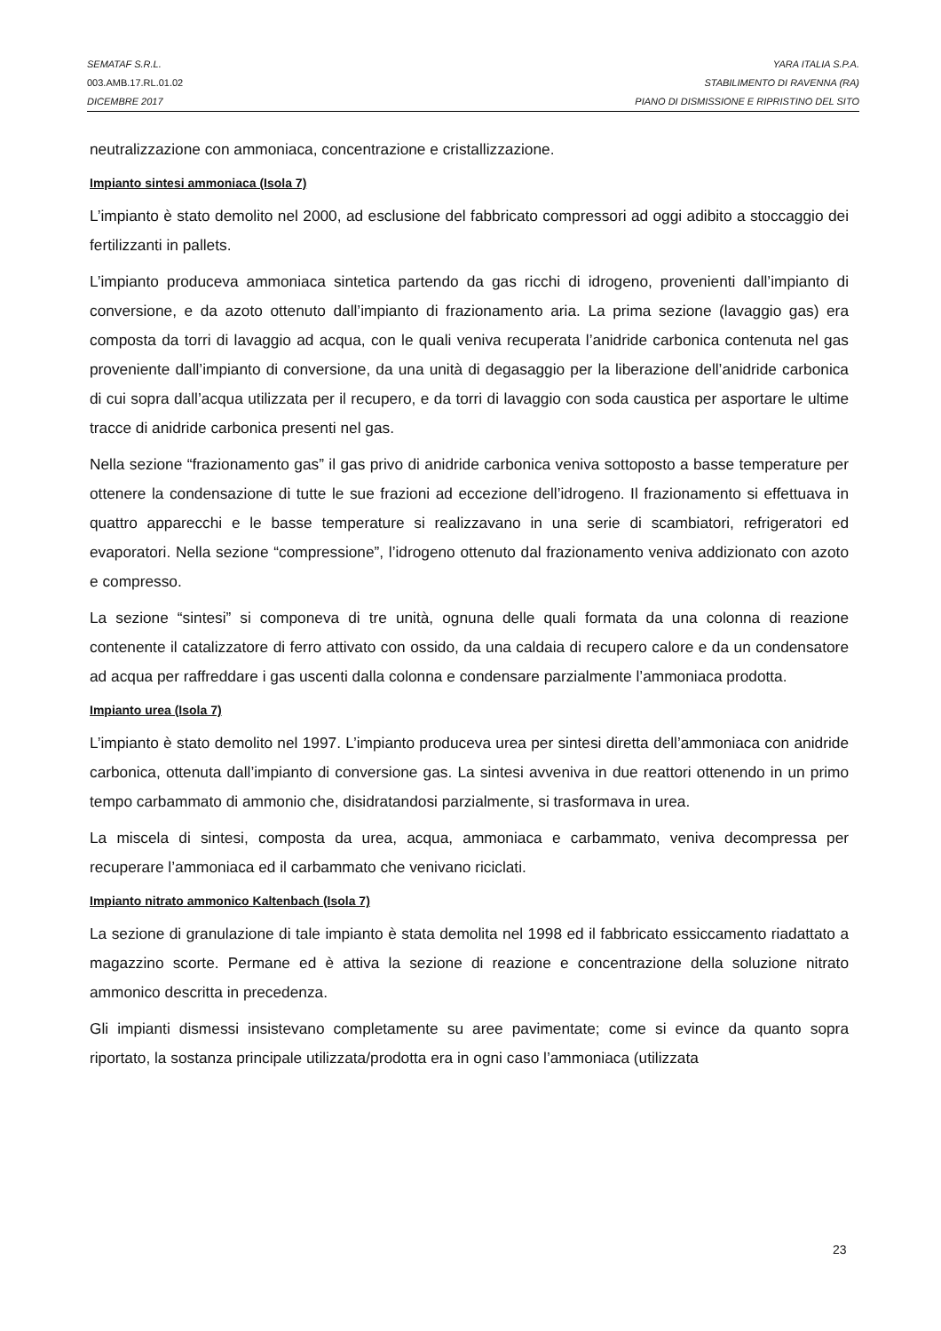SEMATAF S.R.L. YARA ITALIA S.P.A.
003.AMB.17.RL.01.02 STABILIMENTO DI RAVENNA (RA)
DICEMBRE 2017 PIANO DI DISMISSIONE E RIPRISTINO DEL SITO
neutralizzazione con ammoniaca, concentrazione e cristallizzazione.
Impianto sintesi ammoniaca (Isola 7)
L’impianto è stato demolito nel 2000, ad esclusione del fabbricato compressori ad oggi adibito a stoccaggio dei fertilizzanti in pallets.
L’impianto produceva ammoniaca sintetica partendo da gas ricchi di idrogeno, provenienti dall’impianto di conversione, e da azoto ottenuto dall’impianto di frazionamento aria. La prima sezione (lavaggio gas) era composta da torri di lavaggio ad acqua, con le quali veniva recuperata l’anidride carbonica contenuta nel gas proveniente dall’impianto di conversione, da una unità di degasaggio per la liberazione dell’anidride carbonica di cui sopra dall’acqua utilizzata per il recupero, e da torri di lavaggio con soda caustica per asportare le ultime tracce di anidride carbonica presenti nel gas.
Nella sezione “frazionamento gas” il gas privo di anidride carbonica veniva sottoposto a basse temperature per ottenere la condensazione di tutte le sue frazioni ad eccezione dell’idrogeno. Il frazionamento si effettuava in quattro apparecchi e le basse temperature si realizzavano in una serie di scambiatori, refrigeratori ed evaporatori. Nella sezione “compressione”, l’idrogeno ottenuto dal frazionamento veniva addizionato con azoto e compresso.
La sezione “sintesi” si componeva di tre unità, ognuna delle quali formata da una colonna di reazione contenente il catalizzatore di ferro attivato con ossido, da una caldaia di recupero calore e da un condensatore ad acqua per raffreddare i gas uscenti dalla colonna e condensare parzialmente l’ammoniaca prodotta.
Impianto urea (Isola 7)
L’impianto è stato demolito nel 1997. L’impianto produceva urea per sintesi diretta dell’ammoniaca con anidride carbonica, ottenuta dall’impianto di conversione gas. La sintesi avveniva in due reattori ottenendo in un primo tempo carbammato di ammonio che, disidratandosi parzialmente, si trasformava in urea.
La miscela di sintesi, composta da urea, acqua, ammoniaca e carbammato, veniva decompressa per recuperare l’ammoniaca ed il carbammato che venivano riciclati.
Impianto nitrato ammonico Kaltenbach (Isola 7)
La sezione di granulazione di tale impianto è stata demolita nel 1998 ed il fabbricato essiccamento riadattato a magazzino scorte. Permane ed è attiva la sezione di reazione e concentrazione della soluzione nitrato ammonico descritta in precedenza.
Gli impianti dismessi insistevano completamente su aree pavimentate; come si evince da quanto sopra riportato, la sostanza principale utilizzata/prodotta era in ogni caso l’ammoniaca (utilizzata
23